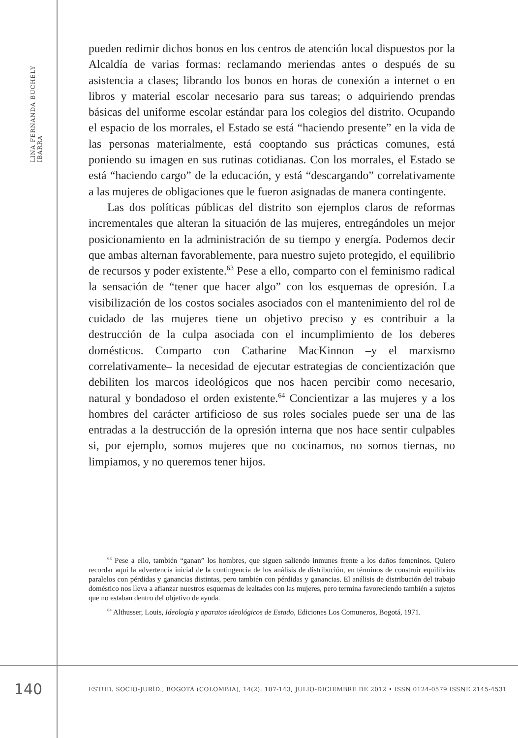LINA FERNANDA BUCHELY IBARRA
pueden redimir dichos bonos en los centros de atención local dispuestos por la Alcaldía de varias formas: reclamando meriendas antes o después de su asistencia a clases; librando los bonos en horas de conexión a internet o en libros y material escolar necesario para sus tareas; o adquiriendo prendas básicas del uniforme escolar estándar para los colegios del distrito. Ocupando el espacio de los morrales, el Estado se está “haciendo presente” en la vida de las personas materialmente, está cooptando sus prácticas comunes, está poniendo su imagen en sus rutinas cotidianas. Con los morrales, el Estado se está “haciendo cargo” de la educación, y está “descargando” correlativamente a las mujeres de obligaciones que le fueron asignadas de manera contingente.
Las dos políticas públicas del distrito son ejemplos claros de reformas incrementales que alteran la situación de las mujeres, entregándoles un mejor posicionamiento en la administración de su tiempo y energía. Podemos decir que ambas alternan favorablemente, para nuestro sujeto protegido, el equilibrio de recursos y poder existente.<sup>63</sup> Pese a ello, comparto con el feminismo radical la sensación de “tener que hacer algo” con los esquemas de opresión. La visibilización de los costos sociales asociados con el mantenimiento del rol de cuidado de las mujeres tiene un objetivo preciso y es contribuir a la destrucción de la culpa asociada con el incumplimiento de los deberes domésticos. Comparto con Catharine MacKinnon –y el marxismo correlativamente– la necesidad de ejecutar estrategias de concientización que debiliten los marcos ideológicos que nos hacen percibir como necesario, natural y bondadoso el orden existente.<sup>64</sup> Concientizar a las mujeres y a los hombres del carácter artificioso de sus roles sociales puede ser una de las entradas a la destrucción de la opresión interna que nos hace sentir culpables si, por ejemplo, somos mujeres que no cocinamos, no somos tiernas, no limpiamos, y no queremos tener hijos.
<sup>63</sup> Pese a ello, también “ganan” los hombres, que siguen saliendo inmunes frente a los daños femeninos. Quiero recordar aquí la advertencia inicial de la contingencia de los análisis de distribución, en términos de construir equilibrios paralelos con pérdidas y ganancias distintas, pero también con pérdidas y ganancias. El análisis de distribución del trabajo doméstico nos lleva a afianzar nuestros esquemas de lealtades con las mujeres, pero termina favoreciendo también a sujetos que no estaban dentro del objetivo de ayuda.
<sup>64</sup> Althusser, Louis, Ideología y aparatos ideológicos de Estado, Ediciones Los Comuneros, Bogotá, 1971.
140
ESTUD. SOCIO-JURÍD., BOGOTÁ (COLOMBIA), 14(2): 107-143, JULIO-DICIEMBRE DE 2012 • ISSN 0124-0579 ISSNE 2145-4531